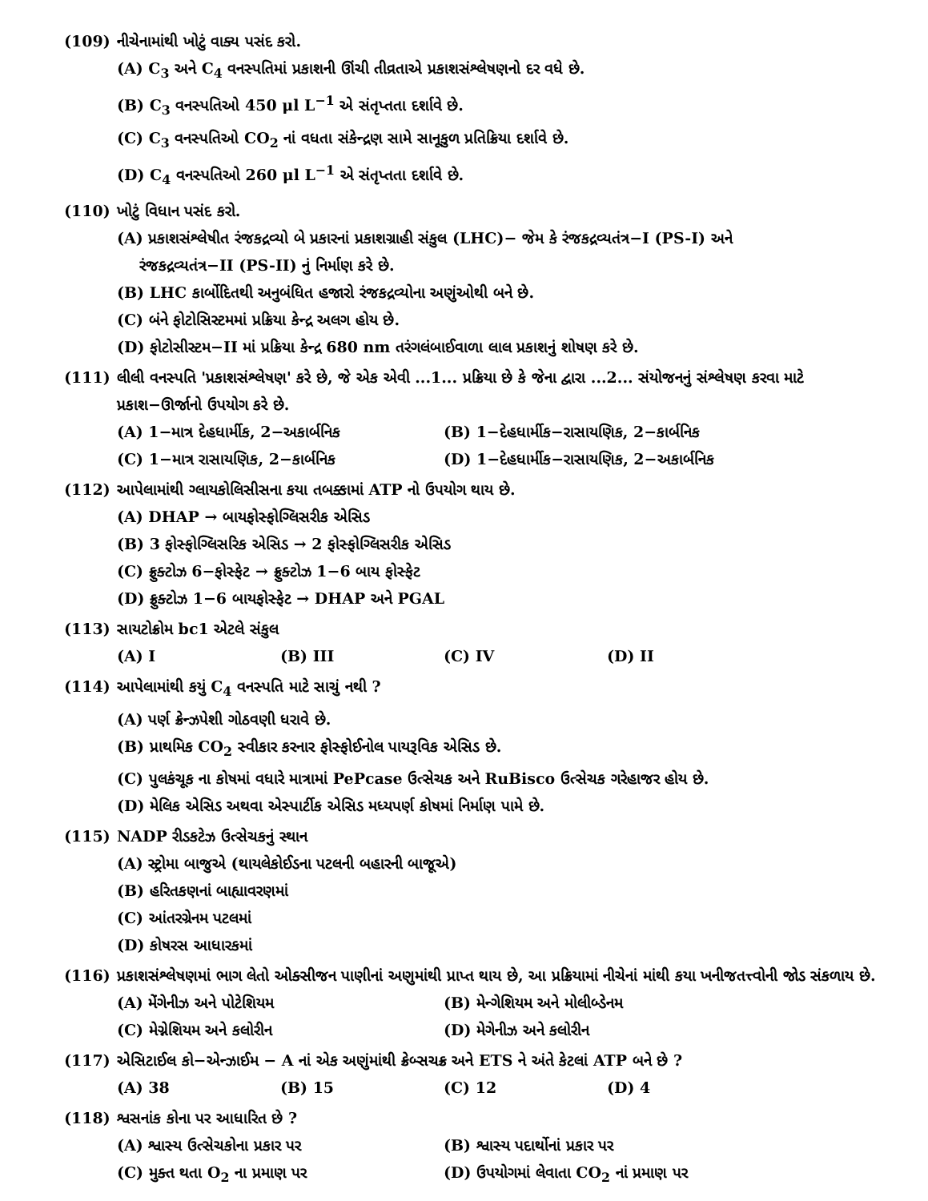(109) નીચેનામાંથી ખોટું વાક્ય પસંદ કરો.
(A) C<sub>3</sub> અને C<sub>4</sub> વનસ્પતિમાં પ્રકાશની ઊંચી તીવ્રતાએ પ્રકાશસંશ્લેષણનો દર વધે છે.
(B) C<sub>3</sub> વનસ્પતિઓ 450 μl L<sup>−1</sup> એ સંતૃપ્તતા દર્શાવે છે.
(C) C<sub>3</sub> વનસ્પતિઓ CO<sub>2</sub> નાં વધતા સંકેન્દ્રણ સામે સાનૂકુળ પ્રતિક્રિયા દર્શાવે છે.
(D) C<sub>4</sub> વનસ્પતિઓ 260 μl L<sup>−1</sup> એ સંતૃપ્તતા દર્શાવે છે.
(110) ખોટું વિધાન પસંદ કરો.
(A) પ્રકાશસંશ્લેષીત રંજકદ્રવ્યો બે પ્રકારનાં પ્રકાશગ્રાહી સંકુલ (LHC)− જેમ કે રંજકદ્રવ્યતંત્ર−I (PS-I) અને
રંજકદ્રવ્યતંત્ર−II (PS-II) નું નિર્માણ કરે છે.
(B) LHC કાર્બોદિતથી અનુબંધિત હજારો રંજકદ્રવ્યોના અણુંઓથી બને છે.
(C) બંને ફોટોસિસ્ટમમાં પ્રક્રિયા કેન્દ્ર અલગ હોય છે.
(D) ફોટોસીસ્ટમ−II માં પ્રક્રિયા કેન્દ્ર 680 nm તરંગલંબાઈવાળા લાલ પ્રકાશનું શોષણ કરે છે.
(111) લીલી વનસ્પતિ 'પ્રકાશસંશ્લેષણ' કરે છે, જે એક એવી ...1... પ્રક્રિયા છે કે જેના દ્વારા ...2... સંયોજનનું સંશ્લેષણ કરવા માટે પ્રકાશ−ઊર્જાનો ઉપયોગ કરે છે.
(A) 1−માત્ર દેહધાર્મીક, 2−અકાર્બનિક (B) 1−દેહધાર્મીક−રાસાયણિક, 2−કાર્બનિક
(C) 1−માત્ર રાસાયણિક, 2−કાર્બનિક (D) 1−દેહધાર્મીક−રાસાયણિક, 2−અકાર્બનિક
(112) આપેલામાંથી ગ્લાયકોલિસીસના કયા તબક્કામાં ATP નો ઉપયોગ થાય છે.
(A) DHAP → બાયફોસ્ફોગ્લિસરીક એસિડ
(B) 3 ફોસ્ફોગ્લિસરિક એસિડ → 2 ફોસ્ફોગ્લિસરીક એસિડ
(C) ફ્રુક્ટોઝ 6−ફોસ્ફેટ → ફ્રુક્ટોઝ 1−6 બાય ફોસ્ફેટ
(D) ફ્રુક્ટોઝ 1−6 બાયફોસ્ફેટ → DHAP અને PGAL
(113) સાયટોક્રોમ bc1 એટલે સંકુલ
(A) I (B) III (C) IV (D) II
(114) આપેલામાંથી કયું C<sub>4</sub> વનસ્પતિ માટે સાચું નથી ?
(A) પર્ણ ક્રેન્ઝપેશી ગોઠવણી ધરાવે છે.
(B) પ્રાથમિક CO<sub>2</sub> સ્વીકાર કરનાર ફોસ્ફોઈનોલ પાયરૂવિક એસિડ છે.
(C) પુલકંચૂક ના કોષમાં વધારે માત્રામાં PePcase ઉત્સેચક અને RuBisco ઉત્સેચક ગરેહાજર હોય છે.
(D) મેલિક એસિડ અથવા એસ્પાર્ટીક એસિડ મધ્યપર્ણ કોષમાં નિર્માણ પામે છે.
(115) NADP રીડકટેઝ ઉત્સેચકનું સ્થાન
(A) સ્ટ્રોમા બાજુએ (થાયલેકોઈડના પટલની બહારની બાજૂએ)
(B) હરિતકણનાં બાહ્યાવરણમાં
(C) આંતરગ્રેનમ પટલમાં
(D) કોષરસ આધારકમાં
(116) પ્રકાશસંશ્લેષણમાં ભાગ લેતો ઓક્સીજન પાણીનાં અણુમાંથી પ્રાપ્ત થાય છે, આ પ્રક્રિયામાં નીચેનાં માંથી કયા ખનીજતત્ત્વોની જોડ સંકળાય છે.
(A) મેંગેનીઝ અને પોટેશિયમ (B) મેન્ગેશિયમ અને મોલીબ્ડેનમ
(C) મેગ્નેશિયમ અને કલોરીન (D) મેગેનીઝ અને કલોરીન
(117) એસિટાઈલ કો−એન્ઝાઈમ − A નાં એક અણુંમાંથી ક્રેબ્સચક્ર અને ETS ને અંતે કેટલાં ATP બને છે ?
(A) 38 (B) 15 (C) 12 (D) 4
(118) શ્વસનાંક કોના પર આધારિત છે ?
(A) શ્વાસ્ય ઉત્સેચકોના પ્રકાર પર (B) શ્વાસ્ય પદાર્થોનાં પ્રકાર પર
(C) મુક્ત થતા O<sub>2</sub> ના પ્રમાણ પર (D) ઉપયોગમાં લેવાતા CO<sub>2</sub> નાં પ્રમાણ પર